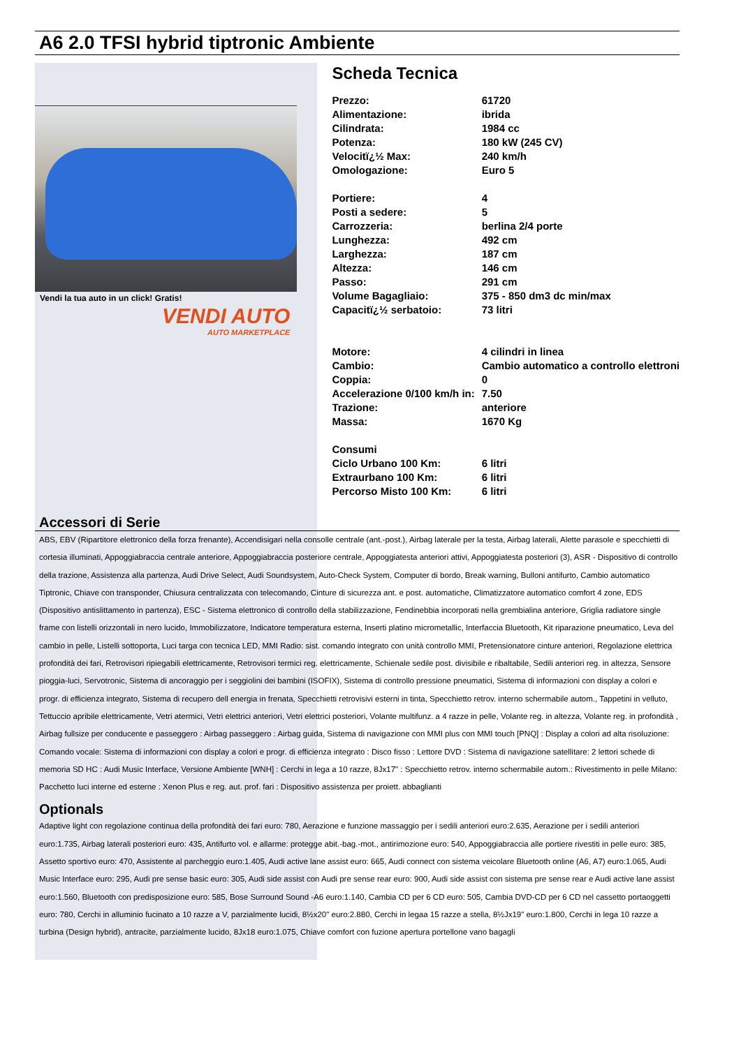A6 2.0 TFSI hybrid tiptronic Ambiente
Vendi la tua auto in un click! Gratis!
VENDI AUTO
AUTO MARKETPLACE
Scheda Tecnica
| Prezzo: | 61720 |
| Alimentazione: | ibrida |
| Cilindrata: | 1984 cc |
| Potenza: | 180 kW (245 CV) |
| Velocitï¿½ Max: | 240 km/h |
| Omologazione: | Euro 5 |
| Portiere: | 4 |
| Posti a sedere: | 5 |
| Carrozzeria: | berlina 2/4 porte |
| Lunghezza: | 492 cm |
| Larghezza: | 187 cm |
| Altezza: | 146 cm |
| Passo: | 291 cm |
| Volume Bagagliaio: | 375 - 850 dm3 dc min/max |
| Capacitï¿½ serbatoio: | 73 litri |
| Motore: | 4 cilindri in linea |
| Cambio: | Cambio automatico a controllo elettroni |
| Coppia: | 0 |
| Accelerazione 0/100 km/h in: | 7.50 |
| Trazione: | anteriore |
| Massa: | 1670 Kg |
| Consumi | |
| Ciclo Urbano 100 Km: | 6 litri |
| Extraurbano 100 Km: | 6 litri |
| Percorso Misto 100 Km: | 6 litri |
Accessori di Serie
ABS, EBV (Ripartitore elettronico della forza frenante), Accendisigari nella consolle centrale (ant.-post.), Airbag laterale per la testa, Airbag laterali, Alette parasole e specchietti di cortesia illuminati, Appoggiabraccia centrale anteriore, Appoggiabraccia posteriore centrale, Appoggiatesta anteriori attivi, Appoggiatesta posteriori (3), ASR - Dispositivo di controllo della trazione, Assistenza alla partenza, Audi Drive Select, Audi Soundsystem, Auto-Check System, Computer di bordo, Break warning, Bulloni antifurto, Cambio automatico Tiptronic, Chiave con transponder, Chiusura centralizzata con telecomando, Cinture di sicurezza ant. e post. automatiche, Climatizzatore automatico comfort 4 zone, EDS (Dispositivo antislittamento in partenza), ESC - Sistema elettronico di controllo della stabilizzazione, Fendinebbia incorporati nella grembialina anteriore, Griglia radiatore single frame con listelli orizzontali in nero lucido, Immobilizzatore, Indicatore temperatura esterna, Inserti platino micrometallic, Interfaccia Bluetooth, Kit riparazione pneumatico, Leva del cambio in pelle, Listelli sottoporta, Luci targa con tecnica LED, MMI Radio: sist. comando integrato con unità controllo MMI, Pretensionatore cinture anteriori, Regolazione elettrica profondità dei fari, Retrovisori ripiegabili elettricamente, Retrovisori termici reg. elettricamente, Schienale sedile post. divisibile e ribaltabile, Sedili anteriori reg. in altezza, Sensore pioggia-luci, Servotronic, Sistema di ancoraggio per i seggiolini dei bambini (ISOFIX), Sistema di controllo pressione pneumatici, Sistema di informazioni con display a colori e progr. di efficienza integrato, Sistema di recupero dell energia in frenata, Specchietti retrovisivi esterni in tinta, Specchietto retrov. interno schermabile autom., Tappetini in velluto, Tettuccio apribile elettricamente, Vetri atermici, Vetri elettrici anteriori, Vetri elettrici posteriori, Volante multifunz. a 4 razze in pelle, Volante reg. in altezza, Volante reg. in profondità , Airbag fullsize per conducente e passeggero : Airbag passeggero : Airbag guida, Sistema di navigazione con MMI plus con MMI touch [PNQ] : Display a colori ad alta risoluzione: Comando vocale: Sistema di informazioni con display a colori e progr. di efficienza integrato : Disco fisso : Lettore DVD : Sistema di navigazione satellitare: 2 lettori schede di memoria SD HC : Audi Music Interface, Versione Ambiente [WNH] : Cerchi in lega a 10 razze, 8Jx17" : Specchietto retrov. interno schermabile autom.: Rivestimento in pelle Milano: Pacchetto luci interne ed esterne : Xenon Plus e reg. aut. prof. fari : Dispositivo assistenza per proiett. abbaglianti
Optionals
Adaptive light con regolazione continua della profondità dei fari euro: 780, Aerazione e funzione massaggio per i sedili anteriori euro:2.635, Aerazione per i sedili anteriori euro:1.735, Airbag laterali posteriori euro: 435, Antifurto vol. e allarme: protegge abit.-bag.-mot., antirimozione euro: 540, Appoggiabraccia alle portiere rivestiti in pelle euro: 385, Assetto sportivo euro: 470, Assistente al parcheggio euro:1.405, Audi active lane assist euro: 665, Audi connect con sistema veicolare Bluetooth online (A6, A7) euro:1.065, Audi Music Interface euro: 295, Audi pre sense basic euro: 305, Audi side assist con Audi pre sense rear euro: 900, Audi side assist con sistema pre sense rear e Audi active lane assist euro:1.560, Bluetooth con predisposizione euro: 585, Bose Surround Sound -A6 euro:1.140, Cambia CD per 6 CD euro: 505, Cambia DVD-CD per 6 CD nel cassetto portaoggetti euro: 780, Cerchi in alluminio fucinato a 10 razze a V, parzialmente lucidi, 8½x20" euro:2.880, Cerchi in legaa 15 razze a stella, 8½Jx19" euro:1.800, Cerchi in lega 10 razze a turbina (Design hybrid), antracite, parzialmente lucido, 8Jx18 euro:1.075, Chiave comfort con fuzione apertura portellone vano bagagli